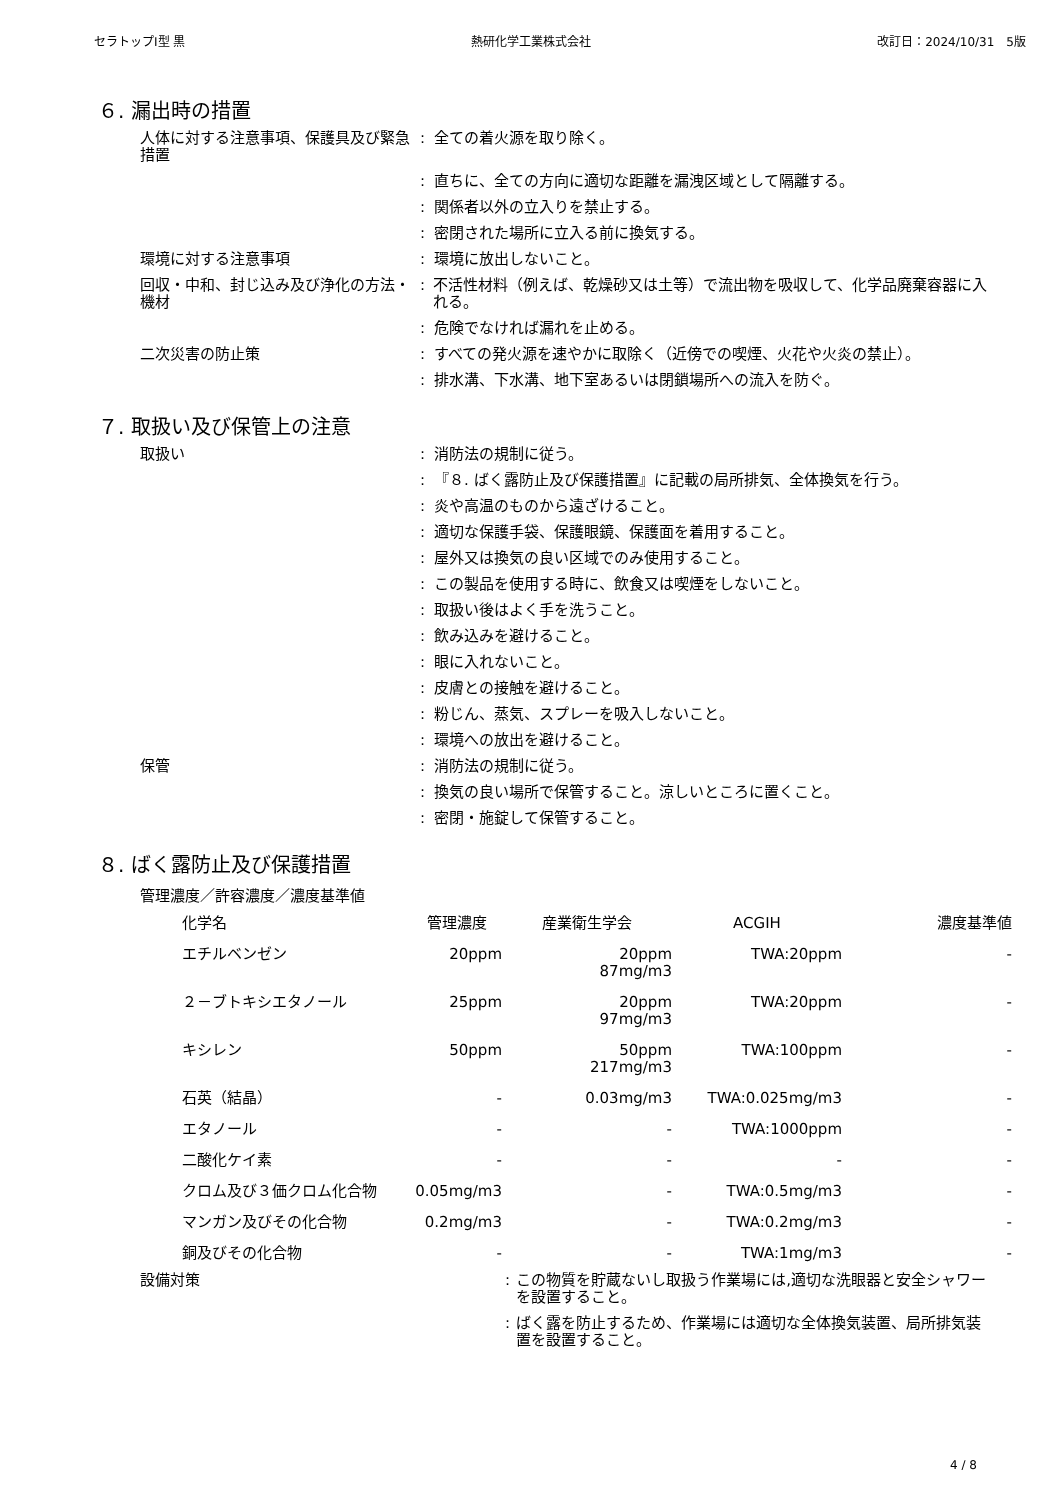セラトップⅠ型 黒 熱研化学工業株式会社 改訂日：2024/10/31　5版
６. 漏出時の措置
人体に対する注意事項、保護具及び緊急措置
: 全ての着火源を取り除く。
: 直ちに、全ての方向に適切な距離を漏洩区域として隔離する。
: 関係者以外の立入りを禁止する。
: 密閉された場所に立入る前に換気する。
環境に対する注意事項 : 環境に放出しないこと。
回収・中和、封じ込み及び浄化の方法・機材
: 不活性材料（例えば、乾燥砂又は土等）で流出物を吸収して、化学品廃棄容器に入れる。
: 危険でなければ漏れを止める。
二次災害の防止策 : すべての発火源を速やかに取除く（近傍での喫煙、火花や火炎の禁止）。
: 排水溝、下水溝、地下室あるいは閉鎖場所への流入を防ぐ。
７. 取扱い及び保管上の注意
取扱い : 消防法の規制に従う。
: 『８. ばく露防止及び保護措置』に記載の局所排気、全体換気を行う。
: 炎や高温のものから遠ざけること。
: 適切な保護手袋、保護眼鏡、保護面を着用すること。
: 屋外又は換気の良い区域でのみ使用すること。
: この製品を使用する時に、飲食又は喫煙をしないこと。
: 取扱い後はよく手を洗うこと。
: 飲み込みを避けること。
: 眼に入れないこと。
: 皮膚との接触を避けること。
: 粉じん、蒸気、スプレーを吸入しないこと。
: 環境への放出を避けること。
保管 : 消防法の規制に従う。
: 換気の良い場所で保管すること。涼しいところに置くこと。
: 密閉・施錠して保管すること。
８. ばく露防止及び保護措置
管理濃度／許容濃度／濃度基準値
| 化学名 | 管理濃度 | 産業衛生学会 | ACGIH | 濃度基準値 |
| --- | --- | --- | --- | --- |
| エチルベンゼン | 20ppm | 20ppm 87mg/m3 | TWA:20ppm | - |
| ２－ブトキシエタノール | 25ppm | 20ppm 97mg/m3 | TWA:20ppm | - |
| キシレン | 50ppm | 50ppm 217mg/m3 | TWA:100ppm | - |
| 石英（結晶） | - | 0.03mg/m3 | TWA:0.025mg/m3 | - |
| エタノール | - | - | TWA:1000ppm | - |
| 二酸化ケイ素 | - | - | - | - |
| クロム及び３価クロム化合物 | 0.05mg/m3 | - | TWA:0.5mg/m3 | - |
| マンガン及びその化合物 | 0.2mg/m3 | - | TWA:0.2mg/m3 | - |
| 銅及びその化合物 | - | - | TWA:1mg/m3 | - |
設備対策 : この物質を貯蔵ないし取扱う作業場には,適切な洗眼器と安全シャワーを設置すること。
: ばく露を防止するため、作業場には適切な全体換気装置、局所排気装置を設置すること。
4 / 8